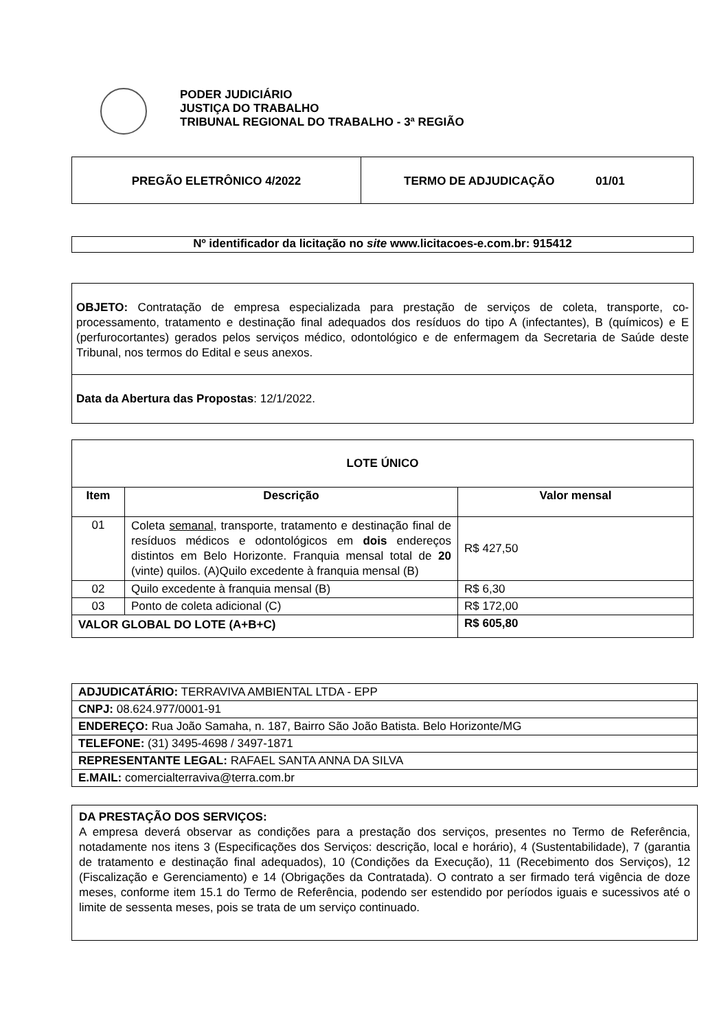PODER JUDICIÁRIO
JUSTIÇA DO TRABALHO
TRIBUNAL REGIONAL DO TRABALHO - 3ª REGIÃO
PREGÃO ELETRÔNICO 4/2022 TERMO DE ADJUDICAÇÃO 01/01
Nº identificador da licitação no site www.licitacoes-e.com.br: 915412
OBJETO: Contratação de empresa especializada para prestação de serviços de coleta, transporte, co-processamento, tratamento e destinação final adequados dos resíduos do tipo A (infectantes), B (químicos) e E (perfurocortantes) gerados pelos serviços médico, odontológico e de enfermagem da Secretaria de Saúde deste Tribunal, nos termos do Edital e seus anexos.
Data da Abertura das Propostas: 12/1/2022.
| LOTE ÚNICO | | |
| --- | --- | --- |
| Item | Descrição | Valor mensal |
| 01 | Coleta semanal , transporte, tratamento e destinação final de resíduos médicos e odontológicos em dois endereços distintos em Belo Horizonte. Franquia mensal total de 20 (vinte) quilos. (A)Quilo excedente à franquia mensal (B) | R$ 427,50 |
| 02 | Quilo excedente à franquia mensal (B) | R$ 6,30 |
| 03 | Ponto de coleta adicional (C) | R$ 172,00 |
| VALOR GLOBAL DO LOTE (A+B+C) | | R$ 605,80 |
| ADJUDICATÁRIO: TERRAVIVA AMBIENTAL LTDA - EPP |
| CNPJ: 08.624.977/0001-91 |
| ENDEREÇO: Rua João Samaha, n. 187, Bairro São João Batista. Belo Horizonte/MG |
| TELEFONE: (31) 3495-4698 / 3497-1871 |
| REPRESENTANTE LEGAL: RAFAEL SANTA ANNA DA SILVA |
| E.MAIL: comercialterraviva@terra.com.br |
DA PRESTAÇÃO DOS SERVIÇOS:
A empresa deverá observar as condições para a prestação dos serviços, presentes no Termo de Referência, notadamente nos itens 3 (Especificações dos Serviços: descrição, local e horário), 4 (Sustentabilidade), 7 (garantia de tratamento e destinação final adequados), 10 (Condições da Execução), 11 (Recebimento dos Serviços), 12 (Fiscalização e Gerenciamento) e 14 (Obrigações da Contratada). O contrato a ser firmado terá vigência de doze meses, conforme item 15.1 do Termo de Referência, podendo ser estendido por períodos iguais e sucessivos até o limite de sessenta meses, pois se trata de um serviço continuado.